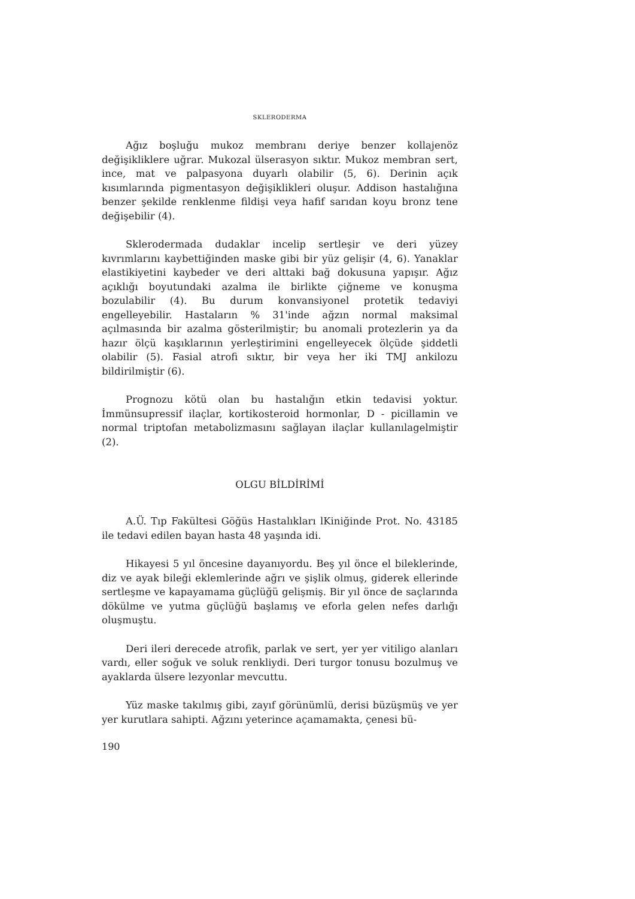SKLERODERMA
Ağız boşluğu mukoz membranı deriye benzer kollajenöz değişikliklere uğrar. Mukozal ülserasyon sıktır. Mukoz membran sert, ince, mat ve palpasyona duyarlı olabilir (5, 6). Derinin açık kısımlarında pigmentasyon değişiklikleri oluşur. Addison hastalığına benzer şekilde renklenme fildişi veya hafif sarıdan koyu bronz tene değişebilir (4).
Sklerodermada dudaklar incelip sertleşir ve deri yüzey kıvrımlarını kaybettiğinden maske gibi bir yüz gelişir (4, 6). Yanaklar elastikiyetini kaybeder ve deri alttaki bağ dokusuna yapışır. Ağız açıklığı boyutundaki azalma ile birlikte çiğneme ve konuşma bozulabilir (4). Bu durum konvansiyonel protetik tedaviyi engelleyebilir. Hastaların % 31'inde ağzın normal maksimal açılmasında bir azalma gösterilmiştir; bu anomali protezlerin ya da hazır ölçü kaşıklarının yerleştirimini engelleyecek ölçüde şiddetli olabilir (5). Fasial atrofi sıktır, bir veya her iki TMJ ankilozu bildirilmiştir (6).
Prognozu kötü olan bu hastalığın etkin tedavisi yoktur. İmmünsupressif ilaçlar, kortikosteroid hormonlar, D - picillamin ve normal triptofan metabolizmasını sağlayan ilaçlar kullanılagelmiştir (2).
OLGU BİLDİRİMİ
A.Ü. Tıp Fakültesi Göğüs Hastalıkları lKiniğinde Prot. No. 43185 ile tedavi edilen bayan hasta 48 yaşında idi.
Hikayesi 5 yıl öncesine dayanıyordu. Beş yıl önce el bileklerinde, diz ve ayak bileği eklemlerinde ağrı ve şişlik olmuş, giderek ellerinde sertleşme ve kapayamama güçlüğü gelişmiş. Bir yıl önce de saçlarında dökülme ve yutma güçlüğü başlamış ve eforla gelen nefes darlığı oluşmuştu.
Deri ileri derecede atrofik, parlak ve sert, yer yer vitiligo alanları vardı, eller soğuk ve soluk renkliydi. Deri turgor tonusu bozulmuş ve ayaklarda ülsere lezyonlar mevcuttu.
Yüz maske takılmış gibi, zayıf görünümlü, derisi büzüşmüş ve yer yer kurutlara sahipti. Ağzını yeterince açamamakta, çenesi bü-
190